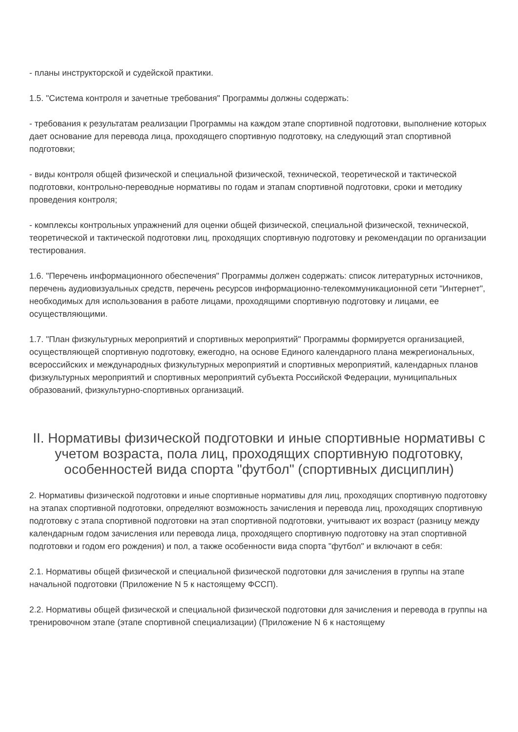- планы инструкторской и судейской практики.
1.5. "Система контроля и зачетные требования" Программы должны содержать:
- требования к результатам реализации Программы на каждом этапе спортивной подготовки, выполнение которых дает основание для перевода лица, проходящего спортивную подготовку, на следующий этап спортивной подготовки;
- виды контроля общей физической и специальной физической, технической, теоретической и тактической подготовки, контрольно-переводные нормативы по годам и этапам спортивной подготовки, сроки и методику проведения контроля;
- комплексы контрольных упражнений для оценки общей физической, специальной физической, технической, теоретической и тактической подготовки лиц, проходящих спортивную подготовку и рекомендации по организации тестирования.
1.6. "Перечень информационного обеспечения" Программы должен содержать: список литературных источников, перечень аудиовизуальных средств, перечень ресурсов информационно-телекоммуникационной сети "Интернет", необходимых для использования в работе лицами, проходящими спортивную подготовку и лицами, ее осуществляющими.
1.7. "План физкультурных мероприятий и спортивных мероприятий" Программы формируется организацией, осуществляющей спортивную подготовку, ежегодно, на основе Единого календарного плана межрегиональных, всероссийских и международных физкультурных мероприятий и спортивных мероприятий, календарных планов физкультурных мероприятий и спортивных мероприятий субъекта Российской Федерации, муниципальных образований, физкультурно-спортивных организаций.
II. Нормативы физической подготовки и иные спортивные нормативы с учетом возраста, пола лиц, проходящих спортивную подготовку, особенностей вида спорта "футбол" (спортивных дисциплин)
2. Нормативы физической подготовки и иные спортивные нормативы для лиц, проходящих спортивную подготовку на этапах спортивной подготовки, определяют возможность зачисления и перевода лиц, проходящих спортивную подготовку с этапа спортивной подготовки на этап спортивной подготовки, учитывают их возраст (разницу между календарным годом зачисления или перевода лица, проходящего спортивную подготовку на этап спортивной подготовки и годом его рождения) и пол, а также особенности вида спорта "футбол" и включают в себя:
2.1. Нормативы общей физической и специальной физической подготовки для зачисления в группы на этапе начальной подготовки (Приложение N 5 к настоящему ФССП).
2.2. Нормативы общей физической и специальной физической подготовки для зачисления и перевода в группы на тренировочном этапе (этапе спортивной специализации) (Приложение N 6 к настоящему